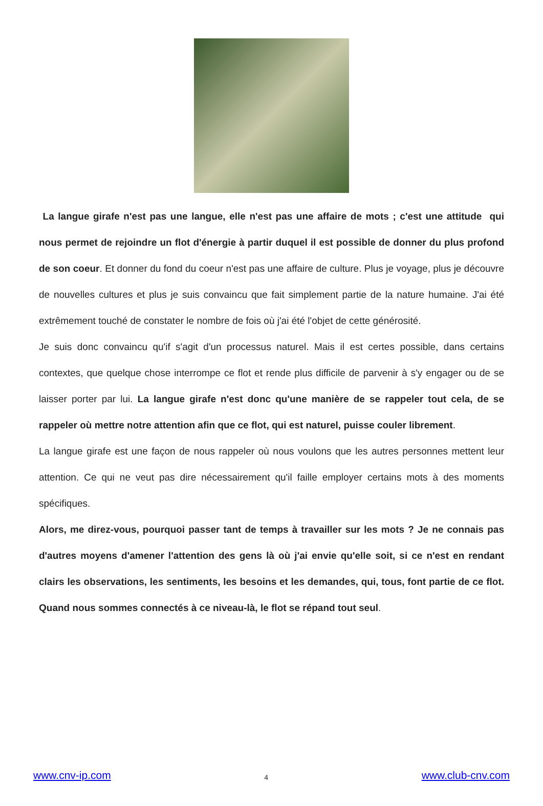La langue girafe n'est pas une langue, elle n'est pas une affaire de mots ; c'est une attitude qui nous permet de rejoindre un flot d'énergie à partir duquel il est possible de donner du plus profond de son coeur. Et donner du fond du coeur n'est pas une affaire de culture. Plus je voyage, plus je découvre de nouvelles cultures et plus je suis convaincu que fait simplement partie de la nature humaine. J'ai été extrêmement touché de constater le nombre de fois où j'ai été l'objet de cette générosité.
Je suis donc convaincu qu'if s'agit d'un processus naturel. Mais il est certes possible, dans certains contextes, que quelque chose interrompe ce flot et rende plus difficile de parvenir à s'y engager ou de se laisser porter par lui. La langue girafe n'est donc qu'une manière de se rappeler tout cela, de se rappeler où mettre notre attention afin que ce flot, qui est naturel, puisse couler librement.
La langue girafe est une façon de nous rappeler où nous voulons que les autres personnes mettent leur attention. Ce qui ne veut pas dire nécessairement qu'il faille employer certains mots à des moments spécifiques.
Alors, me direz-vous, pourquoi passer tant de temps à travailler sur les mots ? Je ne connais pas d'autres moyens d'amener l'attention des gens là où j'ai envie qu'elle soit, si ce n'est en rendant clairs les observations, les sentiments, les besoins et les demandes, qui, tous, font partie de ce flot. Quand nous sommes connectés à ce niveau-là, le flot se répand tout seul.
www.cnv-ip.com 4 www.club-cnv.com